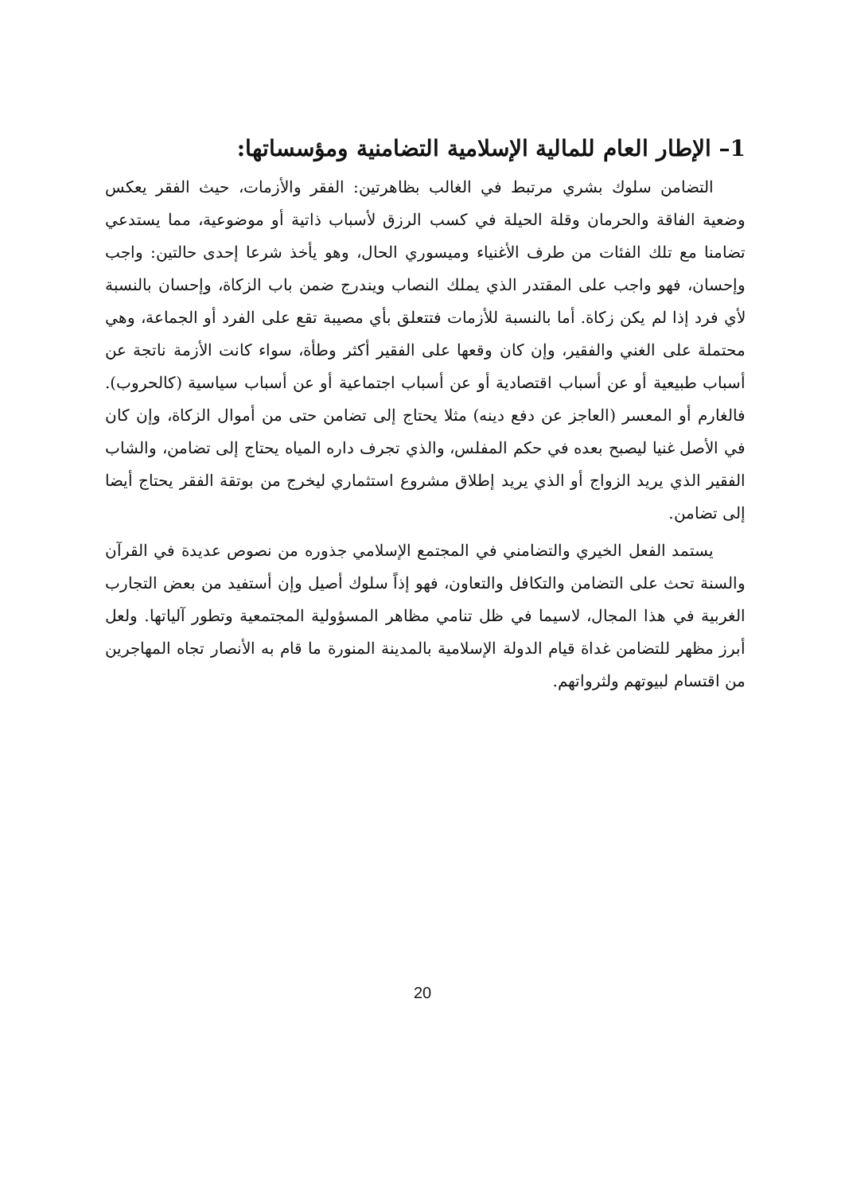1– الإطار العام للمالية الإسلامية التضامنية ومؤسساتها:
التضامن سلوك بشري مرتبط في الغالب بظاهرتين: الفقر والأزمات، حيث الفقر يعكس وضعية الفاقة والحرمان وقلة الحيلة في كسب الرزق لأسباب ذاتية أو موضوعية، مما يستدعي تضامنا مع تلك الفئات من طرف الأغنياء وميسوري الحال، وهو يأخذ شرعا إحدى حالتين: واجب وإحسان، فهو واجب على المقتدر الذي يملك النصاب ويندرج ضمن باب الزكاة، وإحسان بالنسبة لأي فرد إذا لم يكن زكاة. أما بالنسبة للأزمات فتتعلق بأي مصيبة تقع على الفرد أو الجماعة، وهي محتملة على الغني والفقير، وإن كان وقعها على الفقير أكثر وطأة، سواء كانت الأزمة ناتجة عن أسباب طبيعية أو عن أسباب اقتصادية أو عن أسباب اجتماعية أو عن أسباب سياسية (كالحروب). فالغارم أو المعسر (العاجز عن دفع دينه) مثلا يحتاج إلى تضامن حتى من أموال الزكاة، وإن كان في الأصل غنيا ليصبح بعده في حكم المفلس، والذي تجرف داره المياه يحتاج إلى تضامن، والشاب الفقير الذي يريد الزواج أو الذي يريد إطلاق مشروع استثماري ليخرج من بوتقة الفقر يحتاج أيضا إلى تضامن.
يستمد الفعل الخيري والتضامني في المجتمع الإسلامي جذوره من نصوص عديدة في القرآن والسنة تحث على التضامن والتكافل والتعاون، فهو إذاً سلوك أصيل وإن أستفيد من بعض التجارب الغربية في هذا المجال، لاسيما في ظل تنامي مظاهر المسؤولية المجتمعية وتطور آلياتها. ولعل أبرز مظهر للتضامن غداة قيام الدولة الإسلامية بالمدينة المنورة ما قام به الأنصار تجاه المهاجرين من اقتسام لبيوتهم ولثرواتهم.
20